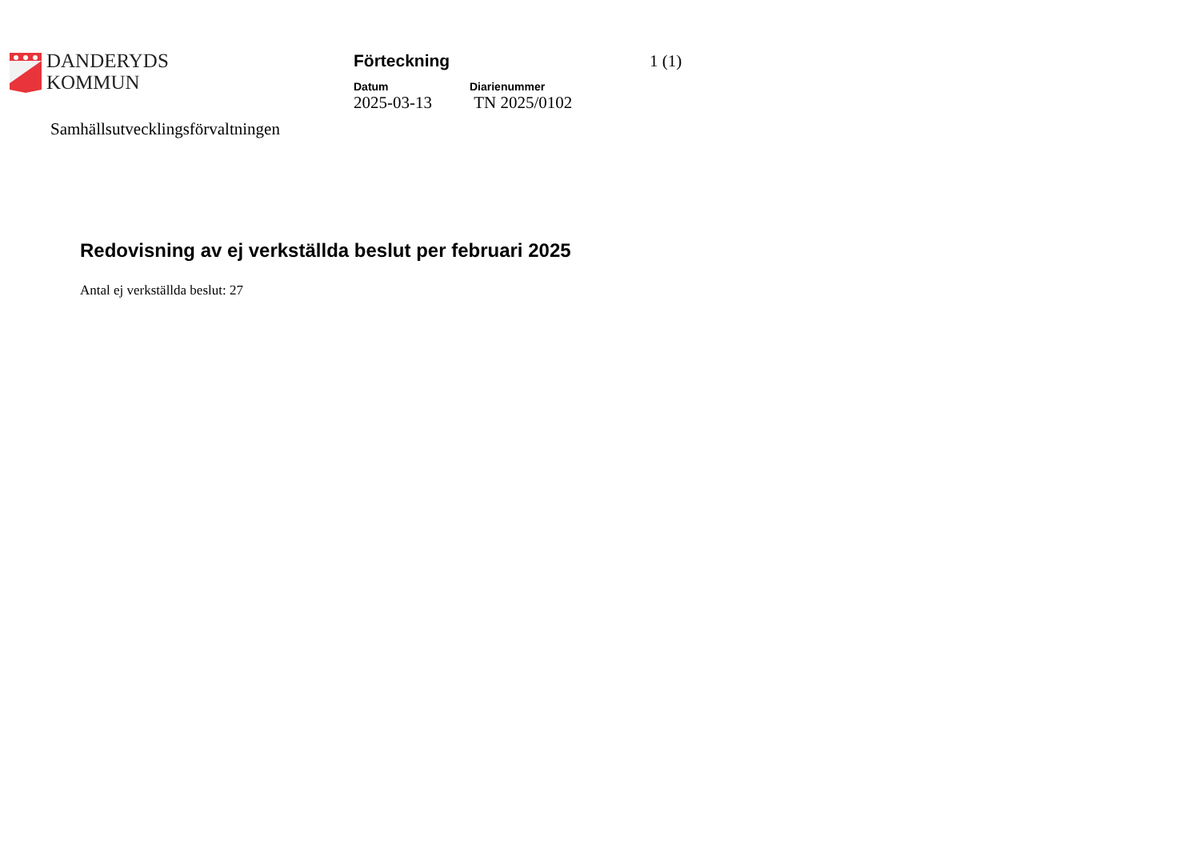DANDERYDS
KOMMUN
Förteckning
Datum
2025-03-13
Diarienummer
TN 2025/0102
1 (1)
Samhällsutvecklingsförvaltningen
Redovisning av ej verkställda beslut per februari 2025
Antal ej verkställda beslut: 27